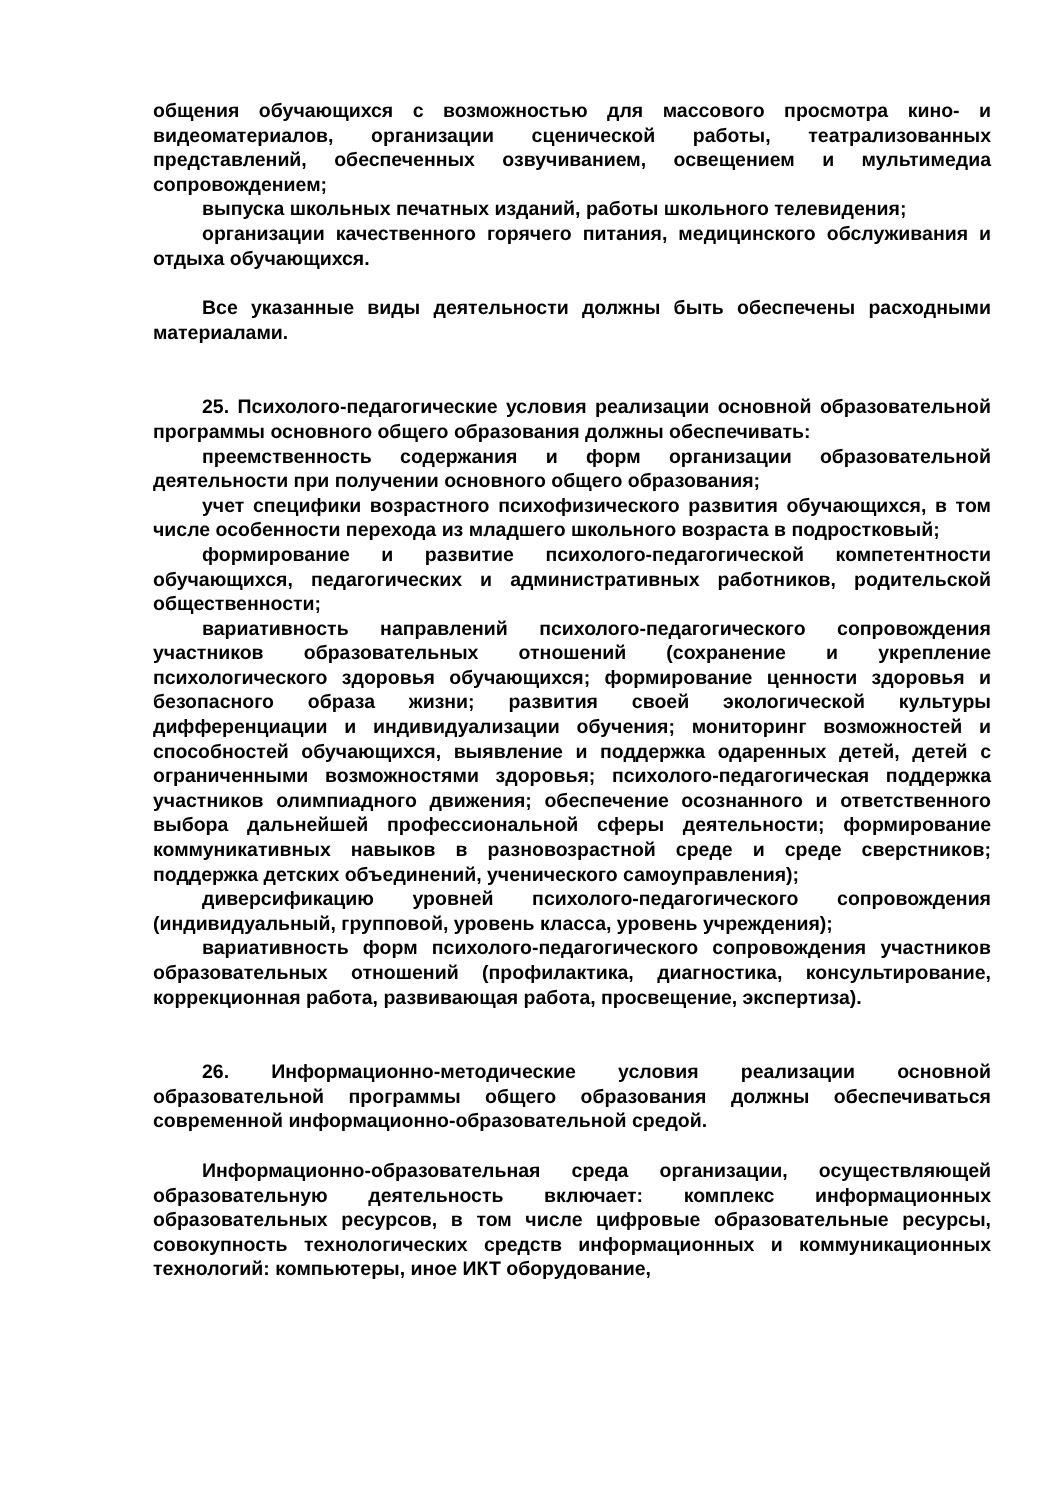общения обучающихся с возможностью для массового просмотра кино- и видеоматериалов, организации сценической работы, театрализованных представлений, обеспеченных озвучиванием, освещением и мультимедиа сопровождением;
выпуска школьных печатных изданий, работы школьного телевидения;
организации качественного горячего питания, медицинского обслуживания и отдыха обучающихся.
Все указанные виды деятельности должны быть обеспечены расходными материалами.
25. Психолого-педагогические условия реализации основной образовательной программы основного общего образования должны обеспечивать:
преемственность содержания и форм организации образовательной деятельности при получении основного общего образования;
учет специфики возрастного психофизического развития обучающихся, в том числе особенности перехода из младшего школьного возраста в подростковый;
формирование и развитие психолого-педагогической компетентности обучающихся, педагогических и административных работников, родительской общественности;
вариативность направлений психолого-педагогического сопровождения участников образовательных отношений (сохранение и укрепление психологического здоровья обучающихся; формирование ценности здоровья и безопасного образа жизни; развития своей экологической культуры дифференциации и индивидуализации обучения; мониторинг возможностей и способностей обучающихся, выявление и поддержка одаренных детей, детей с ограниченными возможностями здоровья; психолого-педагогическая поддержка участников олимпиадного движения; обеспечение осознанного и ответственного выбора дальнейшей профессиональной сферы деятельности; формирование коммуникативных навыков в разновозрастной среде и среде сверстников; поддержка детских объединений, ученического самоуправления);
диверсификацию уровней психолого-педагогического сопровождения (индивидуальный, групповой, уровень класса, уровень учреждения);
вариативность форм психолого-педагогического сопровождения участников образовательных отношений (профилактика, диагностика, консультирование, коррекционная работа, развивающая работа, просвещение, экспертиза).
26. Информационно-методические условия реализации основной образовательной программы общего образования должны обеспечиваться современной информационно-образовательной средой.
Информационно-образовательная среда организации, осуществляющей образовательную деятельность включает: комплекс информационных образовательных ресурсов, в том числе цифровые образовательные ресурсы, совокупность технологических средств информационных и коммуникационных технологий: компьютеры, иное ИКТ оборудование,